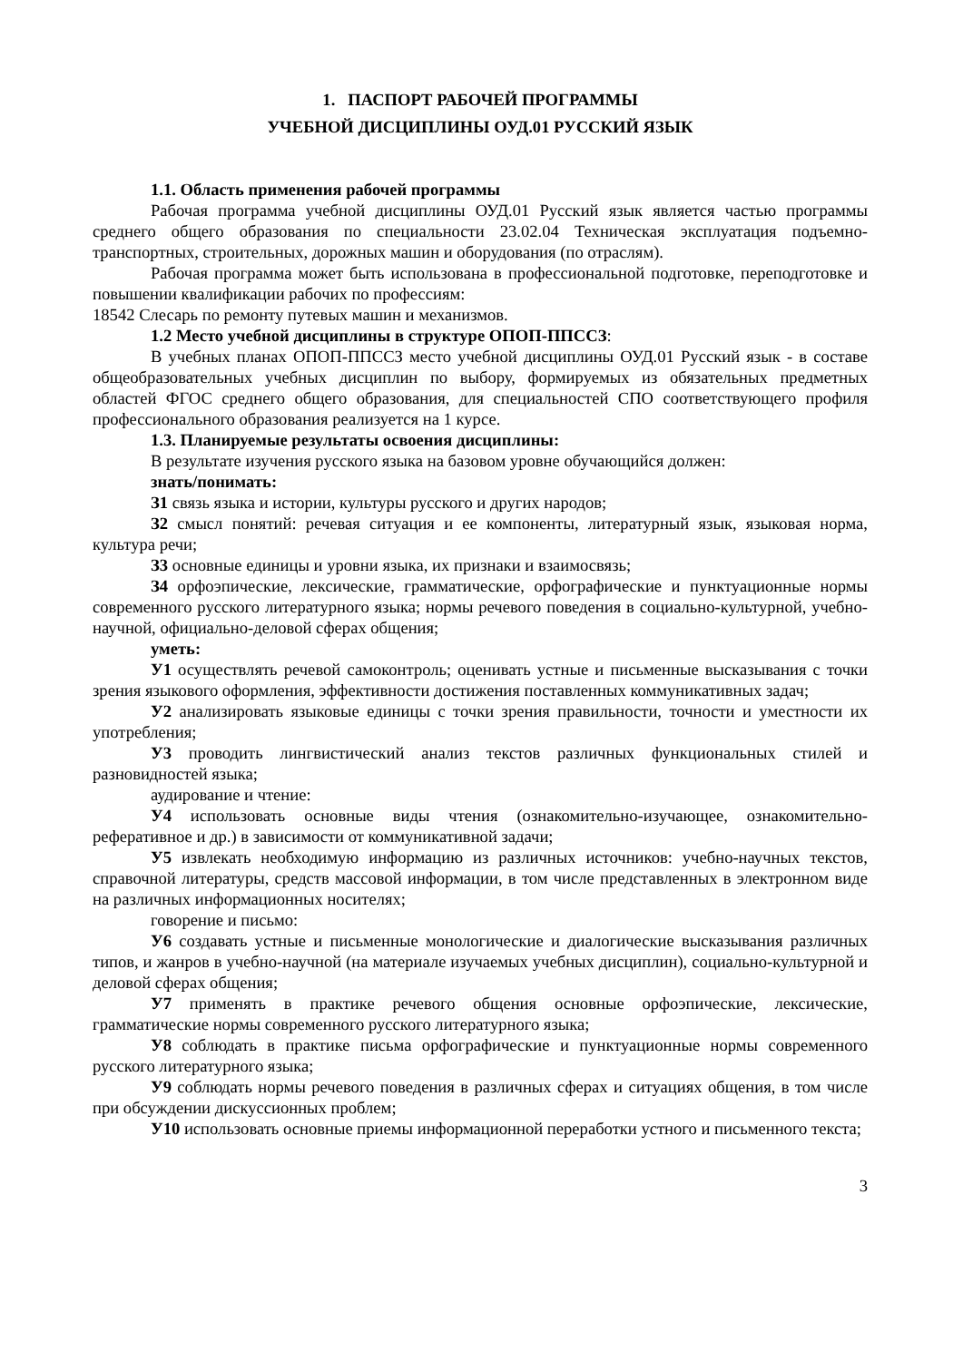1. ПАСПОРТ РАБОЧЕЙ ПРОГРАММЫ
УЧЕБНОЙ ДИСЦИПЛИНЫ ОУД.01 РУССКИЙ ЯЗЫК
1.1. Область применения рабочей программы
Рабочая программа учебной дисциплины ОУД.01 Русский язык является частью программы среднего общего образования по специальности 23.02.04 Техническая эксплуатация подъемно-транспортных, строительных, дорожных машин и оборудования (по отраслям).
Рабочая программа может быть использована в профессиональной подготовке, переподготовке и повышении квалификации рабочих по профессиям:
18542 Слесарь по ремонту путевых машин и механизмов.
1.2 Место учебной дисциплины в структуре ОПОП-ППССЗ:
В учебных планах ОПОП-ППССЗ место учебной дисциплины ОУД.01 Русский язык - в составе общеобразовательных учебных дисциплин по выбору, формируемых из обязательных предметных областей ФГОС среднего общего образования, для специальностей СПО соответствующего профиля профессионального образования реализуется на 1 курсе.
1.3. Планируемые результаты освоения дисциплины:
В результате изучения русского языка на базовом уровне обучающийся должен:
знать/понимать:
З1 связь языка и истории, культуры русского и других народов;
З2 смысл понятий: речевая ситуация и ее компоненты, литературный язык, языковая норма, культура речи;
З3 основные единицы и уровни языка, их признаки и взаимосвязь;
З4 орфоэпические, лексические, грамматические, орфографические и пунктуационные нормы современного русского литературного языка; нормы речевого поведения в социально-культурной, учебно-научной, официально-деловой сферах общения;
уметь:
У1 осуществлять речевой самоконтроль; оценивать устные и письменные высказывания с точки зрения языкового оформления, эффективности достижения поставленных коммуникативных задач;
У2 анализировать языковые единицы с точки зрения правильности, точности и уместности их употребления;
У3 проводить лингвистический анализ текстов различных функциональных стилей и разновидностей языка;
аудирование и чтение:
У4 использовать основные виды чтения (ознакомительно-изучающее, ознакомительно-реферативное и др.) в зависимости от коммуникативной задачи;
У5 извлекать необходимую информацию из различных источников: учебно-научных текстов, справочной литературы, средств массовой информации, в том числе представленных в электронном виде на различных информационных носителях;
говорение и письмо:
У6 создавать устные и письменные монологические и диалогические высказывания различных типов, и жанров в учебно-научной (на материале изучаемых учебных дисциплин), социально-культурной и деловой сферах общения;
У7 применять в практике речевого общения основные орфоэпические, лексические, грамматические нормы современного русского литературного языка;
У8 соблюдать в практике письма орфографические и пунктуационные нормы современного русского литературного языка;
У9 соблюдать нормы речевого поведения в различных сферах и ситуациях общения, в том числе при обсуждении дискуссионных проблем;
У10 использовать основные приемы информационной переработки устного и письменного текста;
3